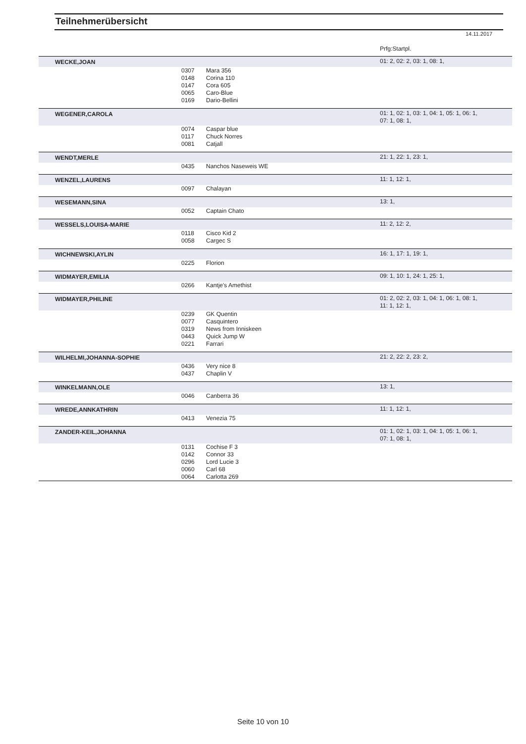Teilnehmerübersicht
14.11.2017
Prfg:Startpl.
| WECKE,JOAN | | | 01: 2, 02: 2, 03: 1, 08: 1, |
| | 0307 | Mara 356 | |
| | 0148 | Corina 110 | |
| | 0147 | Cora 605 | |
| | 0065 | Caro-Blue | |
| | 0169 | Dario-Bellini | |
| WEGENER,CAROLA | | | 01: 1, 02: 1, 03: 1, 04: 1, 05: 1, 06: 1, 07: 1, 08: 1, |
| | 0074 | Caspar blue | |
| | 0117 | Chuck Norres | |
| | 0081 | Catjall | |
| WENDT,MERLE | | | 21: 1, 22: 1, 23: 1, |
| | 0435 | Nanchos Naseweis WE | |
| WENZEL,LAURENS | | | 11: 1, 12: 1, |
| | 0097 | Chalayan | |
| WESEMANN,SINA | | | 13: 1, |
| | 0052 | Captain Chato | |
| WESSELS,LOUISA-MARIE | | | 11: 2, 12: 2, |
| | 0118 | Cisco Kid 2 | |
| | 0058 | Cargec S | |
| WICHNEWSKI,AYLIN | | | 16: 1, 17: 1, 19: 1, |
| | 0225 | Florion | |
| WIDMAYER,EMILIA | | | 09: 1, 10: 1, 24: 1, 25: 1, |
| | 0266 | Kantje's Amethist | |
| WIDMAYER,PHILINE | | | 01: 2, 02: 2, 03: 1, 04: 1, 06: 1, 08: 1, 11: 1, 12: 1, |
| | 0239 | GK Quentin | |
| | 0077 | Casquintero | |
| | 0319 | News from Inniskeen | |
| | 0443 | Quick Jump W | |
| | 0221 | Farrari | |
| WILHELMI,JOHANNA-SOPHIE | | | 21: 2, 22: 2, 23: 2, |
| | 0436 | Very nice 8 | |
| | 0437 | Chaplin V | |
| WINKELMANN,OLE | | | 13: 1, |
| | 0046 | Canberra 36 | |
| WREDE,ANNKATHRIN | | | 11: 1, 12: 1, |
| | 0413 | Venezia 75 | |
| ZANDER-KEIL,JOHANNA | | | 01: 1, 02: 1, 03: 1, 04: 1, 05: 1, 06: 1, 07: 1, 08: 1, |
| | 0131 | Cochise F 3 | |
| | 0142 | Connor 33 | |
| | 0296 | Lord Lucie 3 | |
| | 0060 | Carl 68 | |
| | 0064 | Carlotta 269 | |
Seite 10 von 10